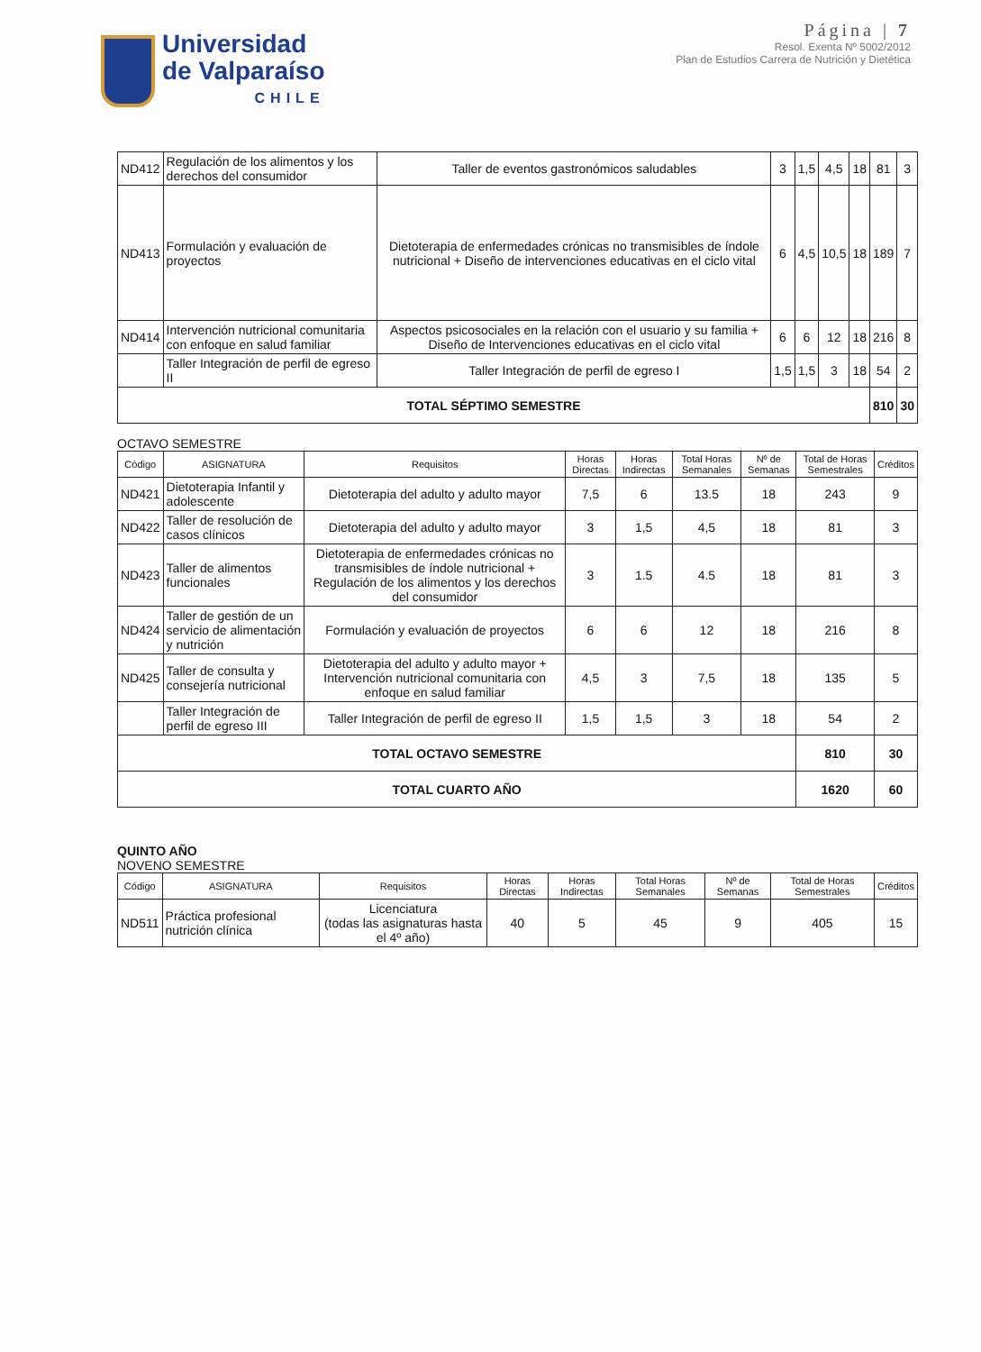Universidad
de Valparaíso
CHILE
Página | 7
Resol. Exenta Nº 5002/2012
Plan de Estudios Carrera de Nutrición y Dietética
| ND412 | Regulación de los alimentos y los derechos del consumidor | Taller de eventos gastronómicos saludables | 3 | 1,5 | 4,5 | 18 | 81 | 3 |
| ND413 | Formulación y evaluación de proyectos | Dietoterapia de enfermedades crónicas no transmisibles de índole nutricional + Diseño de intervenciones educativas en el ciclo vital | 6 | 4,5 | 10,5 | 18 | 189 | 7 |
| ND414 | Intervención nutricional comunitaria con enfoque en salud familiar | Aspectos psicosociales en la relación con el usuario y su familia + Diseño de Intervenciones educativas en el ciclo vital | 6 | 6 | 12 | 18 | 216 | 8 |
| | Taller Integración de perfil de egreso II | Taller Integración de perfil de egreso I | 1,5 | 1,5 | 3 | 18 | 54 | 2 |
| TOTAL SÉPTIMO SEMESTRE | | | | | | | 810 | 30 |
OCTAVO SEMESTRE
| Código | ASIGNATURA | Requisitos | Horas Directas | Horas Indirectas | Total Horas Semanales | Nº de Semanas | Total de Horas Semestrales | Créditos |
| --- | --- | --- | --- | --- | --- | --- | --- | --- |
| ND421 | Dietoterapia Infantil y adolescente | Dietoterapia del adulto y adulto mayor | 7,5 | 6 | 13.5 | 18 | 243 | 9 |
| ND422 | Taller de resolución de casos clínicos | Dietoterapia del adulto y adulto mayor | 3 | 1,5 | 4,5 | 18 | 81 | 3 |
| ND423 | Taller de alimentos funcionales | Dietoterapia de enfermedades crónicas no transmisibles de índole nutricional + Regulación de los alimentos y los derechos del consumidor | 3 | 1.5 | 4.5 | 18 | 81 | 3 |
| ND424 | Taller de gestión de un servicio de alimentación y nutrición | Formulación y evaluación de proyectos | 6 | 6 | 12 | 18 | 216 | 8 |
| ND425 | Taller de consulta y consejería nutricional | Dietoterapia del adulto y adulto mayor + Intervención nutricional comunitaria con enfoque en salud familiar | 4,5 | 3 | 7,5 | 18 | 135 | 5 |
| | Taller Integración de perfil de egreso III | Taller Integración de perfil de egreso II | 1,5 | 1,5 | 3 | 18 | 54 | 2 |
| TOTAL OCTAVO SEMESTRE | | | | | | | 810 | 30 |
| TOTAL CUARTO AÑO | | | | | | | 1620 | 60 |
QUINTO AÑO
NOVENO SEMESTRE
| Código | ASIGNATURA | Requisitos | Horas Directas | Horas Indirectas | Total Horas Semanales | Nº de Semanas | Total de Horas Semestrales | Créditos |
| --- | --- | --- | --- | --- | --- | --- | --- | --- |
| ND511 | Práctica profesional nutrición clínica | Licenciatura (todas las asignaturas hasta el 4º año) | 40 | 5 | 45 | 9 | 405 | 15 |